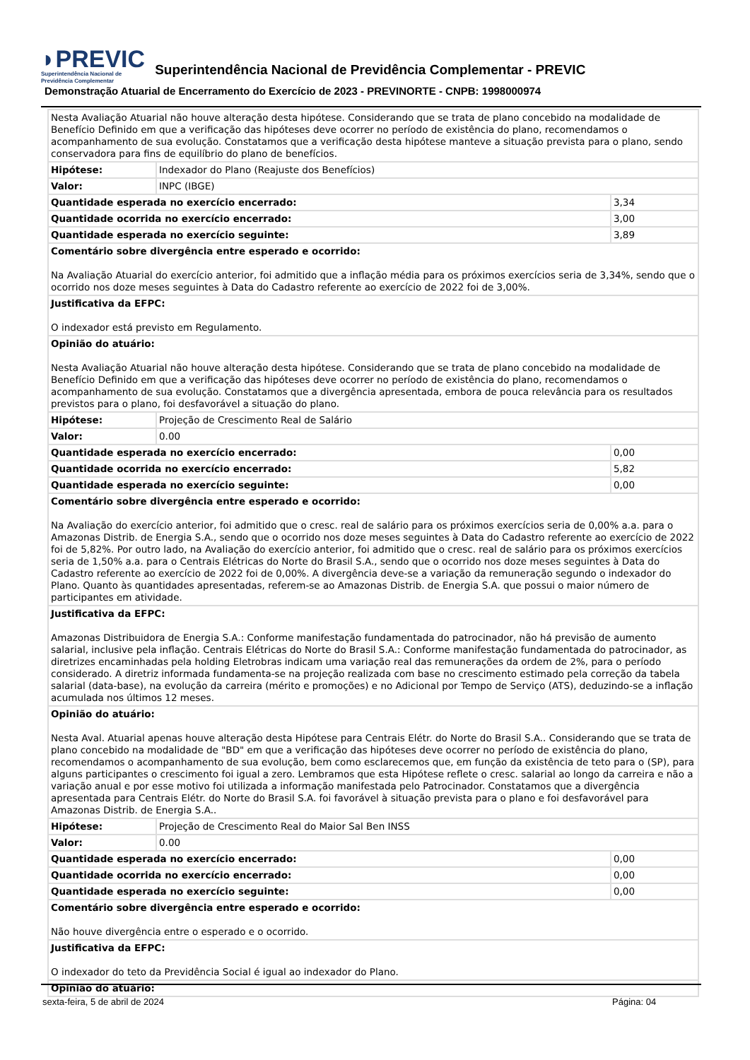◗PREVIC
Superintendência Nacional de
Previdência Complementar
Superintendência Nacional de Previdência Complementar - PREVIC
Demonstração Atuarial de Encerramento do Exercício de 2023 - PREVINORTE - CNPB: 1998000974
| Nesta Avaliação Atuarial não houve alteração desta hipótese. Considerando que se trata de plano concebido na modalidade de Benefício Definido em que a verificação das hipóteses deve ocorrer no período de existência do plano, recomendamos o acompanhamento de sua evolução. Constatamos que a verificação desta hipótese manteve a situação prevista para o plano, sendo conservadora para fins de equilíbrio do plano de benefícios. | | |
| Hipótese: | Indexador do Plano (Reajuste dos Benefícios) | |
| Valor: | INPC (IBGE) | |
| Quantidade esperada no exercício encerrado: | | 3,34 |
| Quantidade ocorrida no exercício encerrado: | | 3,00 |
| Quantidade esperada no exercício seguinte: | | 3,89 |
| Comentário sobre divergência entre esperado e ocorrido: Na Avaliação Atuarial do exercício anterior, foi admitido que a inflação média para os próximos exercícios seria de 3,34%, sendo que o ocorrido nos doze meses seguintes à Data do Cadastro referente ao exercício de 2022 foi de 3,00%. | | |
| Justificativa da EFPC: O indexador está previsto em Regulamento. | | |
| Opinião do atuário: Nesta Avaliação Atuarial não houve alteração desta hipótese. Considerando que se trata de plano concebido na modalidade de Benefício Definido em que a verificação das hipóteses deve ocorrer no período de existência do plano, recomendamos o acompanhamento de sua evolução. Constatamos que a divergência apresentada, embora de pouca relevância para os resultados previstos para o plano, foi desfavorável a situação do plano. | | |
| Hipótese: | Projeção de Crescimento Real de Salário | |
| Valor: | 0.00 | |
| Quantidade esperada no exercício encerrado: | | 0,00 |
| Quantidade ocorrida no exercício encerrado: | | 5,82 |
| Quantidade esperada no exercício seguinte: | | 0,00 |
| Comentário sobre divergência entre esperado e ocorrido: Na Avaliação do exercício anterior, foi admitido que o cresc. real de salário para os próximos exercícios seria de 0,00% a.a. para o Amazonas Distrib. de Energia S.A., sendo que o ocorrido nos doze meses seguintes à Data do Cadastro referente ao exercício de 2022 foi de 5,82%. Por outro lado, na Avaliação do exercício anterior, foi admitido que o cresc. real de salário para os próximos exercícios seria de 1,50% a.a. para o Centrais Elétricas do Norte do Brasil S.A., sendo que o ocorrido nos doze meses seguintes à Data do Cadastro referente ao exercício de 2022 foi de 0,00%. A divergência deve-se a variação da remuneração segundo o indexador do Plano. Quanto às quantidades apresentadas, referem-se ao Amazonas Distrib. de Energia S.A. que possui o maior número de participantes em atividade. | | |
| Justificativa da EFPC: Amazonas Distribuidora de Energia S.A.: Conforme manifestação fundamentada do patrocinador, não há previsão de aumento salarial, inclusive pela inflação. Centrais Elétricas do Norte do Brasil S.A.: Conforme manifestação fundamentada do patrocinador, as diretrizes encaminhadas pela holding Eletrobras indicam uma variação real das remunerações da ordem de 2%, para o período considerado. A diretriz informada fundamenta-se na projeção realizada com base no crescimento estimado pela correção da tabela salarial (data-base), na evolução da carreira (mérito e promoções) e no Adicional por Tempo de Serviço (ATS), deduzindo-se a inflação acumulada nos últimos 12 meses. | | |
| Opinião do atuário: Nesta Aval. Atuarial apenas houve alteração desta Hipótese para Centrais Elétr. do Norte do Brasil S.A.. Considerando que se trata de plano concebido na modalidade de "BD" em que a verificação das hipóteses deve ocorrer no período de existência do plano, recomendamos o acompanhamento de sua evolução, bem como esclarecemos que, em função da existência de teto para o (SP), para alguns participantes o crescimento foi igual a zero. Lembramos que esta Hipótese reflete o cresc. salarial ao longo da carreira e não a variação anual e por esse motivo foi utilizada a informação manifestada pelo Patrocinador. Constatamos que a divergência apresentada para Centrais Elétr. do Norte do Brasil S.A. foi favorável à situação prevista para o plano e foi desfavorável para Amazonas Distrib. de Energia S.A.. | | |
| Hipótese: | Projeção de Crescimento Real do Maior Sal Ben INSS | |
| Valor: | 0.00 | |
| Quantidade esperada no exercício encerrado: | | 0,00 |
| Quantidade ocorrida no exercício encerrado: | | 0,00 |
| Quantidade esperada no exercício seguinte: | | 0,00 |
| Comentário sobre divergência entre esperado e ocorrido: Não houve divergência entre o esperado e o ocorrido. | | |
| Justificativa da EFPC: O indexador do teto da Previdência Social é igual ao indexador do Plano. | | |
| Opinião do atuário: | | |
sexta-feira, 5 de abril de 2024
Página: 04